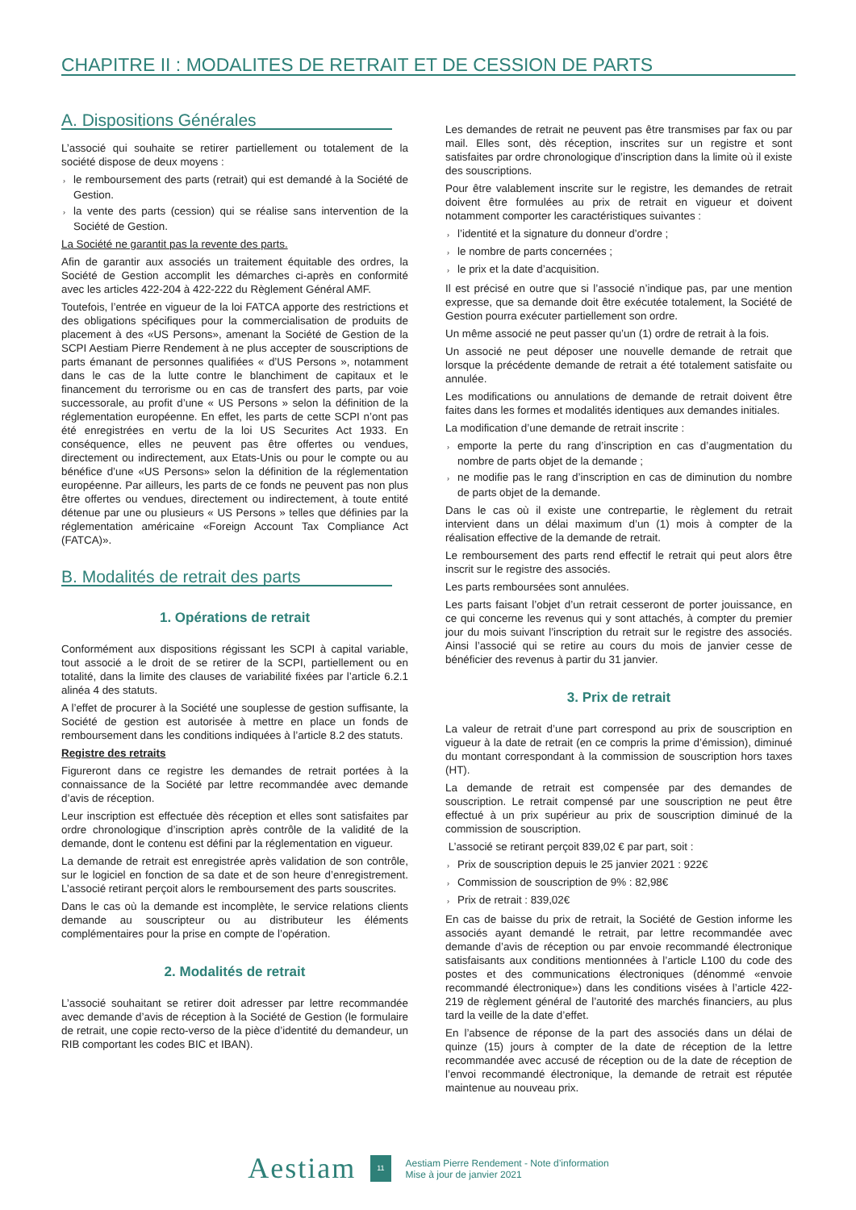CHAPITRE II : MODALITES DE RETRAIT ET DE CESSION DE PARTS
A. Dispositions Générales
L’associé qui souhaite se retirer partiellement ou totalement de la société dispose de deux moyens :
› le remboursement des parts (retrait) qui est demandé à la Société de Gestion.
› la vente des parts (cession) qui se réalise sans intervention de la Société de Gestion.
La Société ne garantit pas la revente des parts.
Afin de garantir aux associés un traitement équitable des ordres, la Société de Gestion accomplit les démarches ci-après en conformité avec les articles 422-204 à 422-222 du Règlement Général AMF.
Toutefois, l’entrée en vigueur de la loi FATCA apporte des restrictions et des obligations spécifiques pour la commercialisation de produits de placement à des «US Persons», amenant la Société de Gestion de la SCPI Aestiam Pierre Rendement à ne plus accepter de souscriptions de parts émanant de personnes qualifiées « d’US Persons », notamment dans le cas de la lutte contre le blanchiment de capitaux et le financement du terrorisme ou en cas de transfert des parts, par voie successorale, au profit d’une « US Persons » selon la définition de la réglementation européenne. En effet, les parts de cette SCPI n’ont pas été enregistrées en vertu de la loi US Securites Act 1933. En conséquence, elles ne peuvent pas être offertes ou vendues, directement ou indirectement, aux Etats-Unis ou pour le compte ou au bénéfice d’une «US Persons» selon la définition de la réglementation européenne. Par ailleurs, les parts de ce fonds ne peuvent pas non plus être offertes ou vendues, directement ou indirectement, à toute entité détenue par une ou plusieurs « US Persons » telles que définies par la réglementation américaine «Foreign Account Tax Compliance Act (FATCA)».
B. Modalités de retrait des parts
1. Opérations de retrait
Conformément aux dispositions régissant les SCPI à capital variable, tout associé a le droit de se retirer de la SCPI, partiellement ou en totalité, dans la limite des clauses de variabilité fixées par l’article 6.2.1 alinéa 4 des statuts.
A l’effet de procurer à la Société une souplesse de gestion suffisante, la Société de gestion est autorisée à mettre en place un fonds de remboursement dans les conditions indiquées à l’article 8.2 des statuts.
Registre des retraits
Figureront dans ce registre les demandes de retrait portées à la connaissance de la Société par lettre recommandée avec demande d’avis de réception.
Leur inscription est effectuée dès réception et elles sont satisfaites par ordre chronologique d’inscription après contrôle de la validité de la demande, dont le contenu est défini par la réglementation en vigueur.
La demande de retrait est enregistrée après validation de son contrôle, sur le logiciel en fonction de sa date et de son heure d’enregistrement. L’associé retirant perçoit alors le remboursement des parts souscrites.
Dans le cas où la demande est incomplète, le service relations clients demande au souscripteur ou au distributeur les éléments complémentaires pour la prise en compte de l’opération.
2. Modalités de retrait
L’associé souhaitant se retirer doit adresser par lettre recommandée avec demande d’avis de réception à la Société de Gestion (le formulaire de retrait, une copie recto-verso de la pièce d’identité du demandeur, un RIB comportant les codes BIC et IBAN).
Les demandes de retrait ne peuvent pas être transmises par fax ou par mail. Elles sont, dès réception, inscrites sur un registre et sont satisfaites par ordre chronologique d’inscription dans la limite où il existe des souscriptions.
Pour être valablement inscrite sur le registre, les demandes de retrait doivent être formulées au prix de retrait en vigueur et doivent notamment comporter les caractéristiques suivantes :
› l’identité et la signature du donneur d’ordre ;
› le nombre de parts concernées ;
› le prix et la date d’acquisition.
Il est précisé en outre que si l’associé n’indique pas, par une mention expresse, que sa demande doit être exécutée totalement, la Société de Gestion pourra exécuter partiellement son ordre.
Un même associé ne peut passer qu’un (1) ordre de retrait à la fois.
Un associé ne peut déposer une nouvelle demande de retrait que lorsque la précédente demande de retrait a été totalement satisfaite ou annulée.
Les modifications ou annulations de demande de retrait doivent être faites dans les formes et modalités identiques aux demandes initiales.
La modification d’une demande de retrait inscrite :
› emporte la perte du rang d’inscription en cas d’augmentation du nombre de parts objet de la demande ;
› ne modifie pas le rang d’inscription en cas de diminution du nombre de parts objet de la demande.
Dans le cas où il existe une contrepartie, le règlement du retrait intervient dans un délai maximum d’un (1) mois à compter de la réalisation effective de la demande de retrait.
Le remboursement des parts rend effectif le retrait qui peut alors être inscrit sur le registre des associés.
Les parts remboursées sont annulées.
Les parts faisant l’objet d’un retrait cesseront de porter jouissance, en ce qui concerne les revenus qui y sont attachés, à compter du premier jour du mois suivant l’inscription du retrait sur le registre des associés. Ainsi l’associé qui se retire au cours du mois de janvier cesse de bénéficier des revenus à partir du 31 janvier.
3. Prix de retrait
La valeur de retrait d’une part correspond au prix de souscription en vigueur à la date de retrait (en ce compris la prime d’émission), diminué du montant correspondant à la commission de souscription hors taxes (HT).
La demande de retrait est compensée par des demandes de souscription. Le retrait compensé par une souscription ne peut être effectué à un prix supérieur au prix de souscription diminué de la commission de souscription.
L’associé se retirant perçoit 839,02 € par part, soit :
› Prix de souscription depuis le 25 janvier 2021 : 922€
› Commission de souscription de 9% : 82,98€
› Prix de retrait : 839,02€
En cas de baisse du prix de retrait, la Société de Gestion informe les associés ayant demandé le retrait, par lettre recommandée avec demande d’avis de réception ou par envoie recommandé électronique satisfaisants aux conditions mentionnées à l’article L100 du code des postes et des communications électroniques (dénommé «envoie recommandé électronique») dans les conditions visées à l’article 422-219 de règlement général de l’autorité des marchés financiers, au plus tard la veille de la date d’effet.
En l’absence de réponse de la part des associés dans un délai de quinze (15) jours à compter de la date de réception de la lettre recommandée avec accusé de réception ou de la date de réception de l’envoi recommandé électronique, la demande de retrait est réputée maintenue au nouveau prix.
Aestiam
11
Aestiam Pierre Rendement - Note d’information
Mise à jour de janvier 2021